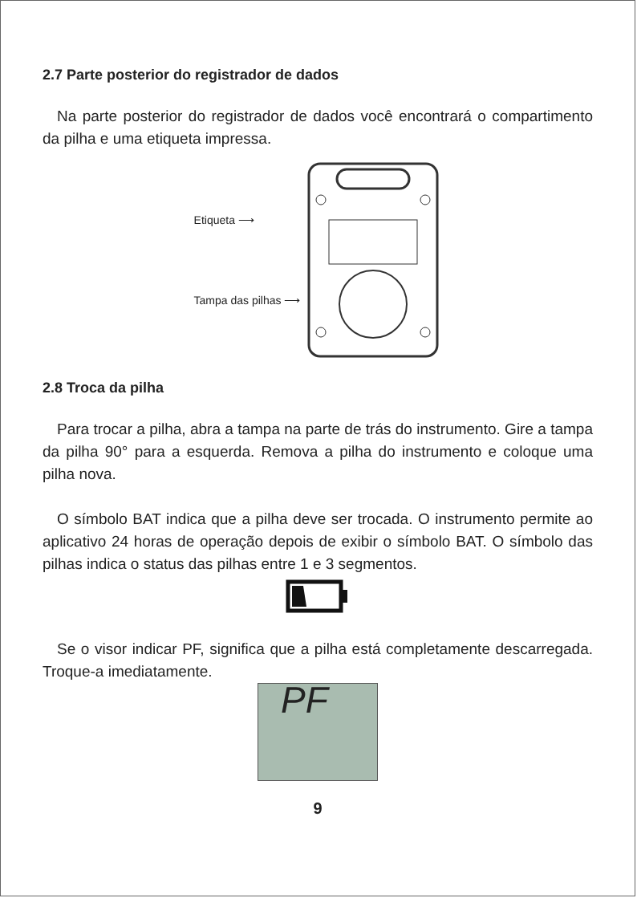2.7 Parte posterior do registrador de dados
Na parte posterior do registrador de dados você encontrará o compartimento da pilha e uma etiqueta impressa.
Etiqueta ⟶
Tampa das pilhas ⟶
2.8 Troca da pilha
Para trocar a pilha, abra a tampa na parte de trás do instrumento. Gire a tampa da pilha 90° para a esquerda. Remova a pilha do instrumento e coloque uma pilha nova.
O símbolo BAT indica que a pilha deve ser trocada. O instrumento permite ao aplicativo 24 horas de operação depois de exibir o símbolo BAT. O símbolo das pilhas indica o status das pilhas entre 1 e 3 segmentos.
Se o visor indicar PF, significa que a pilha está completamente descarregada. Troque-a imediatamente.
PF
9